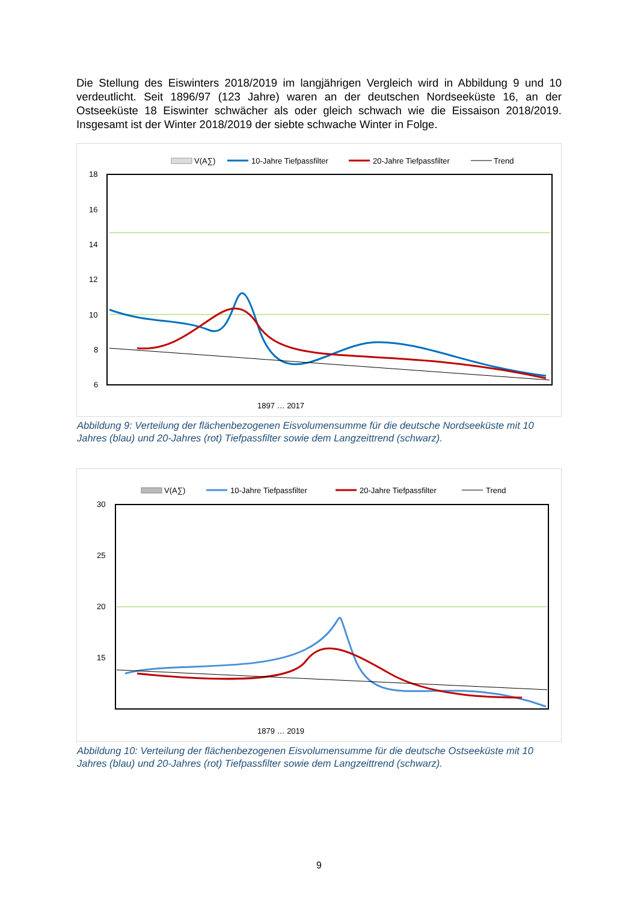Die Stellung des Eiswinters 2018/2019 im langjährigen Vergleich wird in Abbildung 9 und 10 verdeutlicht. Seit 1896/97 (123 Jahre) waren an der deutschen Nordseeküste 16, an der Ostseeküste 18 Eiswinter schwächer als oder gleich schwach wie die Eissaison 2018/2019. Insgesamt ist der Winter 2018/2019 der siebte schwache Winter in Folge.
V(A∑)
10-Jahre Tiefpassfilter
20-Jahre Tiefpassfilter
Trend
18
16
14
12
10
8
6
4
1897 … 2017
Abbildung 9: Verteilung der flächenbezogenen Eisvolumensumme für die deutsche Nordseeküste mit 10 Jahres (blau) und 20-Jahres (rot) Tiefpassfilter sowie dem Langzeittrend (schwarz).
V(A∑)
10-Jahre Tiefpassfilter
20-Jahre Tiefpassfilter
Trend
30
25
20
15
0
1879 … 2019
Abbildung 10: Verteilung der flächenbezogenen Eisvolumensumme für die deutsche Ostseeküste mit 10 Jahres (blau) und 20-Jahres (rot) Tiefpassfilter sowie dem Langzeittrend (schwarz).
9